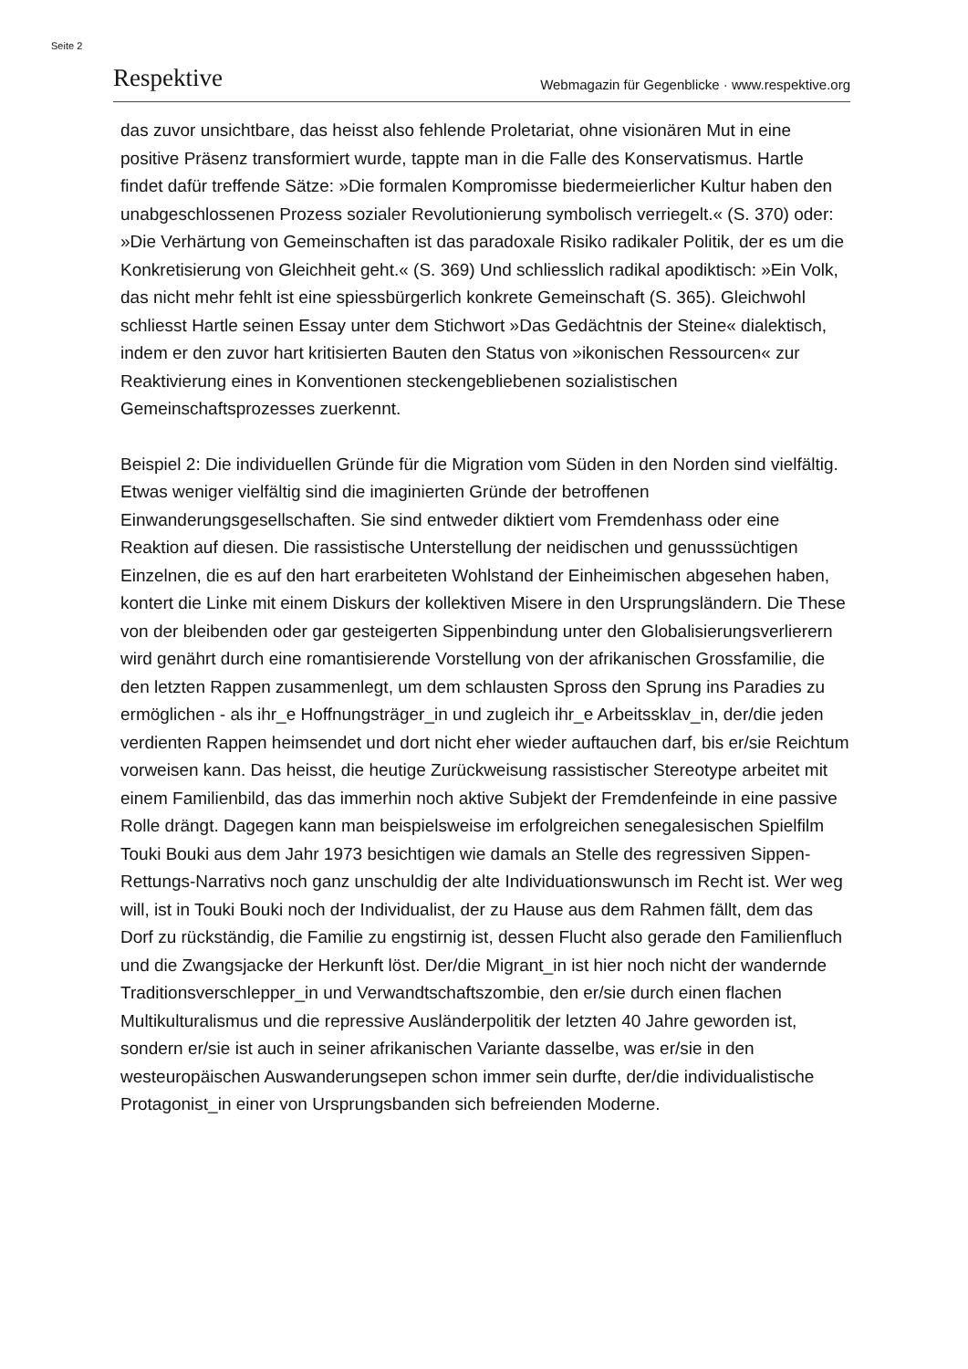Seite 2
Respektive Webmagazin für Gegenblicke · www.respektive.org
das zuvor unsichtbare, das heisst also fehlende Proletariat, ohne visionären Mut in eine positive Präsenz transformiert wurde, tappte man in die Falle des Konservatismus. Hartle findet dafür treffende Sätze: »Die formalen Kompromisse biedermeierlicher Kultur haben den unabgeschlossenen Prozess sozialer Revolutionierung symbolisch verriegelt.« (S. 370) oder: »Die Verhärtung von Gemeinschaften ist das paradoxale Risiko radikaler Politik, der es um die Konkretisierung von Gleichheit geht.« (S. 369) Und schliesslich radikal apodiktisch: »Ein Volk, das nicht mehr fehlt ist eine spiessbürgerlich konkrete Gemeinschaft (S. 365). Gleichwohl schliesst Hartle seinen Essay unter dem Stichwort »Das Gedächtnis der Steine« dialektisch, indem er den zuvor hart kritisierten Bauten den Status von »ikonischen Ressourcen« zur Reaktivierung eines in Konventionen steckengebliebenen sozialistischen Gemeinschaftsprozesses zuerkennt.
Beispiel 2: Die individuellen Gründe für die Migration vom Süden in den Norden sind vielfältig. Etwas weniger vielfältig sind die imaginierten Gründe der betroffenen Einwanderungsgesellschaften. Sie sind entweder diktiert vom Fremdenhass oder eine Reaktion auf diesen. Die rassistische Unterstellung der neidischen und genusssüchtigen Einzelnen, die es auf den hart erarbeiteten Wohlstand der Einheimischen abgesehen haben, kontert die Linke mit einem Diskurs der kollektiven Misere in den Ursprungsländern. Die These von der bleibenden oder gar gesteigerten Sippenbindung unter den Globalisierungsverlierern wird genährt durch eine romantisierende Vorstellung von der afrikanischen Grossfamilie, die den letzten Rappen zusammenlegt, um dem schlausten Spross den Sprung ins Paradies zu ermöglichen - als ihr_e Hoffnungsträger_in und zugleich ihr_e Arbeitssklav_in, der/die jeden verdienten Rappen heimsendet und dort nicht eher wieder auftauchen darf, bis er/sie Reichtum vorweisen kann. Das heisst, die heutige Zurückweisung rassistischer Stereotype arbeitet mit einem Familienbild, das das immerhin noch aktive Subjekt der Fremdenfeinde in eine passive Rolle drängt. Dagegen kann man beispielsweise im erfolgreichen senegalesischen Spielfilm Touki Bouki aus dem Jahr 1973 besichtigen wie damals an Stelle des regressiven Sippen-Rettungs-Narrativs noch ganz unschuldig der alte Individuationswunsch im Recht ist. Wer weg will, ist in Touki Bouki noch der Individualist, der zu Hause aus dem Rahmen fällt, dem das Dorf zu rückständig, die Familie zu engstirnig ist, dessen Flucht also gerade den Familienfluch und die Zwangsjacke der Herkunft löst. Der/die Migrant_in ist hier noch nicht der wandernde Traditionsverschlepper_in und Verwandtschaftszombie, den er/sie durch einen flachen Multikulturalismus und die repressive Ausländerpolitik der letzten 40 Jahre geworden ist, sondern er/sie ist auch in seiner afrikanischen Variante dasselbe, was er/sie in den westeuropäischen Auswanderungsepen schon immer sein durfte, der/die individualistische Protagonist_in einer von Ursprungsbanden sich befreienden Moderne.